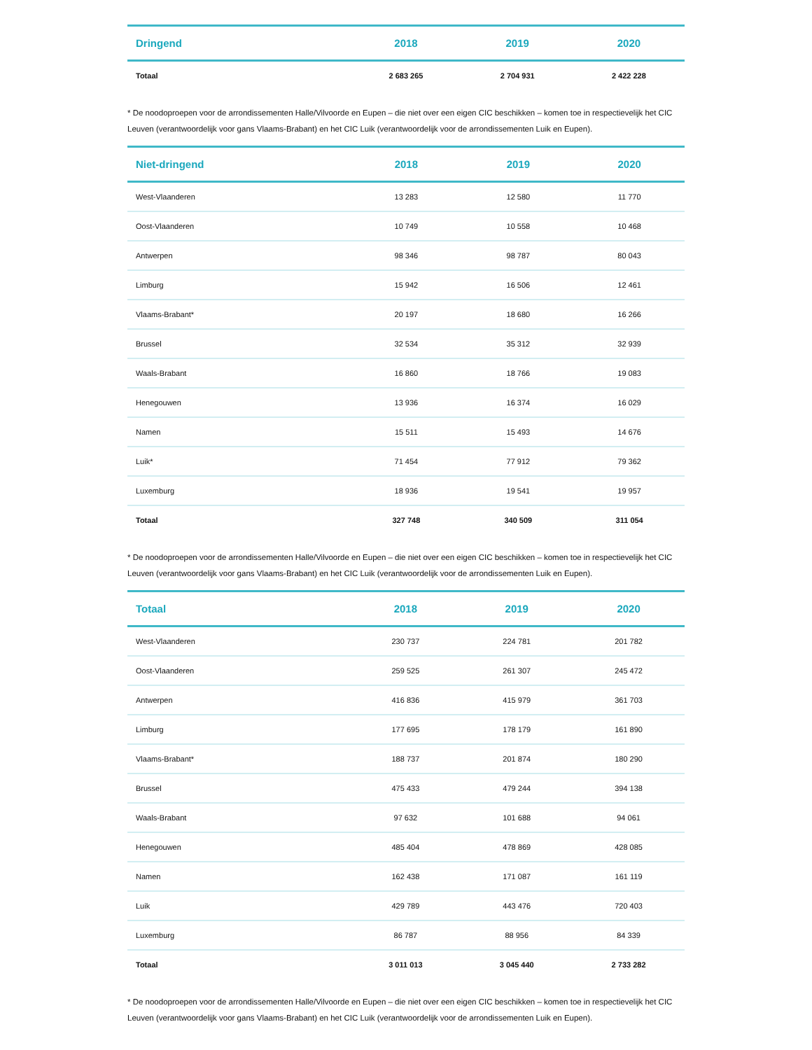| Dringend | 2018 | 2019 | 2020 |
| --- | --- | --- | --- |
| Totaal | 2 683 265 | 2 704 931 | 2 422 228 |
* De noodoproepen voor de arrondissementen Halle/Vilvoorde en Eupen – die niet over een eigen CIC beschikken – komen toe in respectievelijk het CIC Leuven (verantwoordelijk voor gans Vlaams-Brabant) en het CIC Luik (verantwoordelijk voor de arrondissementen Luik en Eupen).
| Niet-dringend | 2018 | 2019 | 2020 |
| --- | --- | --- | --- |
| West-Vlaanderen | 13 283 | 12 580 | 11 770 |
| Oost-Vlaanderen | 10 749 | 10 558 | 10 468 |
| Antwerpen | 98 346 | 98 787 | 80 043 |
| Limburg | 15 942 | 16 506 | 12 461 |
| Vlaams-Brabant* | 20 197 | 18 680 | 16 266 |
| Brussel | 32 534 | 35 312 | 32 939 |
| Waals-Brabant | 16 860 | 18 766 | 19 083 |
| Henegouwen | 13 936 | 16 374 | 16 029 |
| Namen | 15 511 | 15 493 | 14 676 |
| Luik* | 71 454 | 77 912 | 79 362 |
| Luxemburg | 18 936 | 19 541 | 19 957 |
| Totaal | 327 748 | 340 509 | 311 054 |
* De noodoproepen voor de arrondissementen Halle/Vilvoorde en Eupen – die niet over een eigen CIC beschikken – komen toe in respectievelijk het CIC Leuven (verantwoordelijk voor gans Vlaams-Brabant) en het CIC Luik (verantwoordelijk voor de arrondissementen Luik en Eupen).
| Totaal | 2018 | 2019 | 2020 |
| --- | --- | --- | --- |
| West-Vlaanderen | 230 737 | 224 781 | 201 782 |
| Oost-Vlaanderen | 259 525 | 261 307 | 245 472 |
| Antwerpen | 416 836 | 415 979 | 361 703 |
| Limburg | 177 695 | 178 179 | 161 890 |
| Vlaams-Brabant* | 188 737 | 201 874 | 180 290 |
| Brussel | 475 433 | 479 244 | 394 138 |
| Waals-Brabant | 97 632 | 101 688 | 94 061 |
| Henegouwen | 485 404 | 478 869 | 428 085 |
| Namen | 162 438 | 171 087 | 161 119 |
| Luik | 429 789 | 443 476 | 720 403 |
| Luxemburg | 86 787 | 88 956 | 84 339 |
| Totaal | 3 011 013 | 3 045 440 | 2 733 282 |
* De noodoproepen voor de arrondissementen Halle/Vilvoorde en Eupen – die niet over een eigen CIC beschikken – komen toe in respectievelijk het CIC Leuven (verantwoordelijk voor gans Vlaams-Brabant) en het CIC Luik (verantwoordelijk voor de arrondissementen Luik en Eupen).